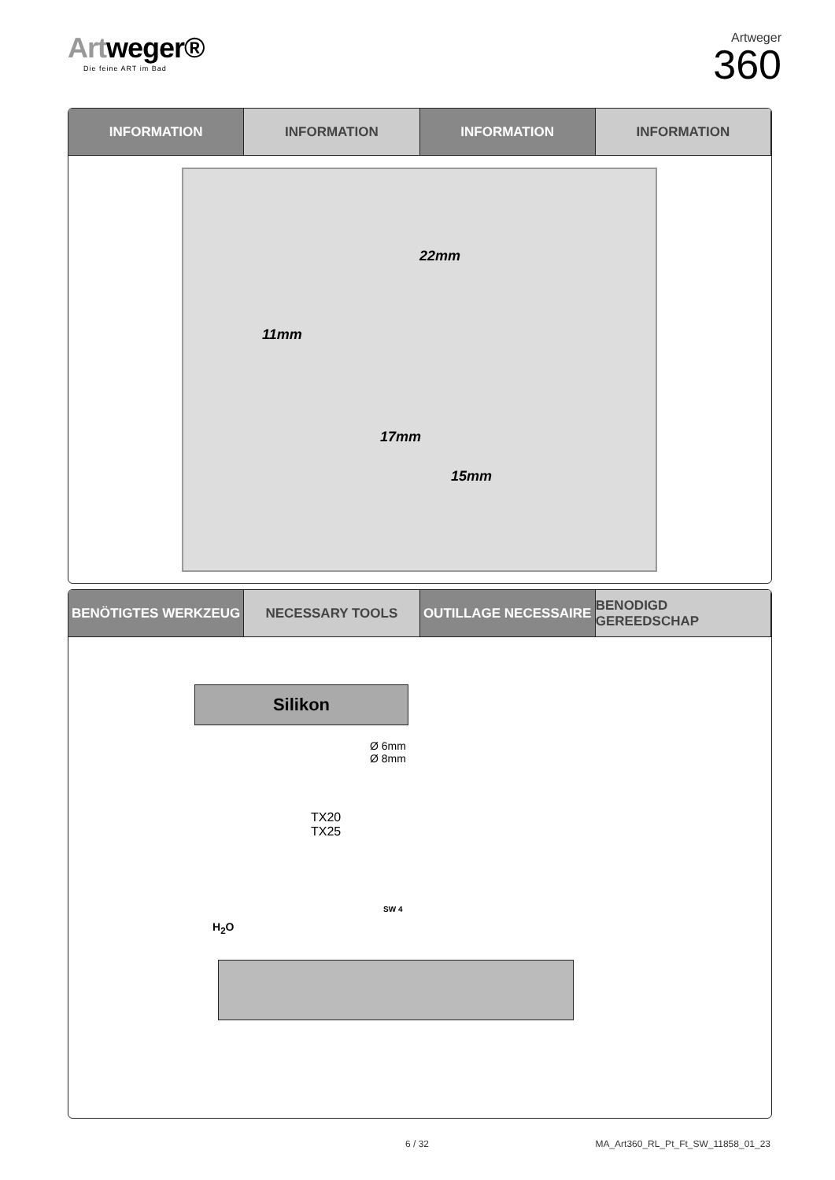Artweger®
Die feine ART im Bad
Artweger
360
INFORMATION INFORMATION INFORMATION INFORMATION
11mm
22mm
17mm
15mm
BENÖTIGTES WERKZEUG NECESSARY TOOLS OUTILLAGE NECESSAIRE BENODIGD GEREEDSCHAP
Silikon
Ø 6mm
Ø 8mm
TX20
TX25
SW 4
H<sub>2</sub>O
6 / 32
MA_Art360_RL_Pt_Ft_SW_11858_01_23